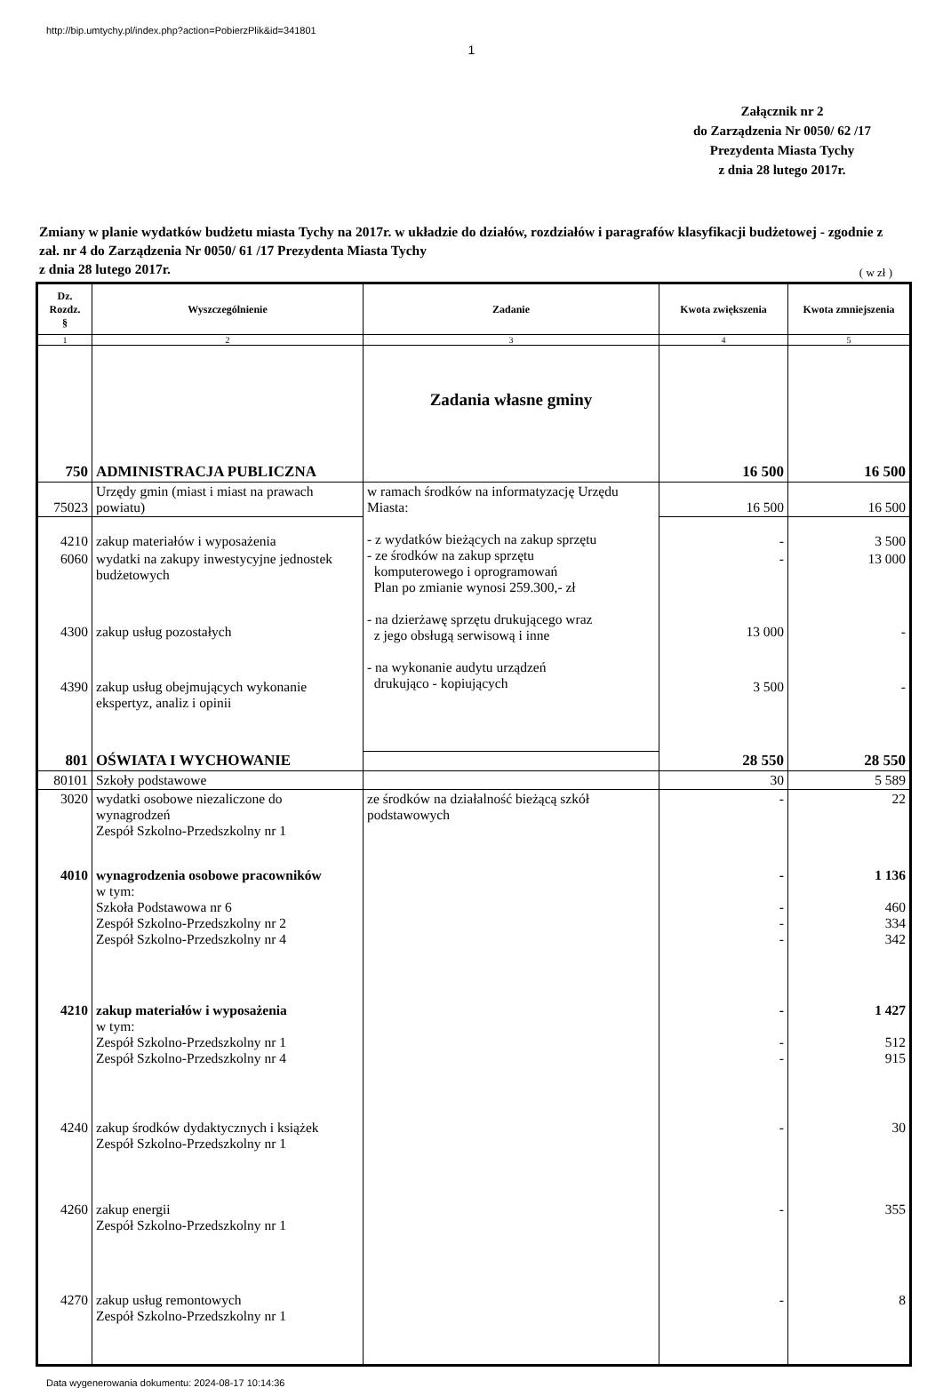http://bip.umtychy.pl/index.php?action=PobierzPlik&id=341801
1
Załącznik nr 2
do Zarządzenia Nr 0050/ 62 /17
Prezydenta Miasta Tychy
z dnia 28 lutego 2017r.
Zmiany w planie wydatków budżetu miasta Tychy na 2017r. w układzie do działów, rozdziałów i paragrafów klasyfikacji budżetowej - zgodnie z zał. nr 4 do Zarządzenia Nr 0050/ 61 /17 Prezydenta Miasta Tychy
z dnia 28 lutego 2017r.
( w zł )
| Dz. Rozdz. § | Wyszczególnienie | Zadanie | Kwota zwiększenia | Kwota zmniejszenia |
| --- | --- | --- | --- | --- |
| 1 | 2 | 3 | 4 | 5 |
| | | Zadania własne gminy | | |
| 750 | ADMINISTRACJA PUBLICZNA | | 16 500 | 16 500 |
| 75023 | Urzędy gmin (miast i miast na prawach powiatu) | w ramach środków na informatyzację Urzędu Miasta: - z wydatków bieżących na zakup sprzętu - ze środków na zakup sprzętu komputerowego i oprogramowań Plan po zmianie wynosi 259.300,- zł - na dzierżawę sprzętu drukującego wraz z jego obsługą serwisową i inne - na wykonanie audytu urządzeń drukująco - kopiujących | 16 500 | 16 500 |
| 4210 | zakup materiałów i wyposażenia | | - | 3 500 |
| 6060 | wydatki na zakupy inwestycyjne jednostek budżetowych | | - | 13 000 |
| 4300 | zakup usług pozostałych | | 13 000 | - |
| 4390 | zakup usług obejmujących wykonanie ekspertyz, analiz i opinii | | 3 500 | - |
| 801 | OŚWIATA I WYCHOWANIE | | 28 550 | 28 550 |
| 80101 | Szkoły podstawowe | | 30 | 5 589 |
| 3020 | wydatki osobowe niezaliczone do wynagrodzeń Zespół Szkolno-Przedszkolny nr 1 | ze środków na działalność bieżącą szkół podstawowych | - | 22 |
| 4010 | wynagrodzenia osobowe pracowników w tym: Szkoła Podstawowa nr 6 Zespół Szkolno-Przedszkolny nr 2 Zespół Szkolno-Przedszkolny nr 4 | | - - - - | 1 136 460 334 342 |
| 4210 | zakup materiałów i wyposażenia w tym: Zespół Szkolno-Przedszkolny nr 1 Zespół Szkolno-Przedszkolny nr 4 | | - - - | 1 427 512 915 |
| 4240 | zakup środków dydaktycznych i książek Zespół Szkolno-Przedszkolny nr 1 | | - | 30 |
| 4260 | zakup energii Zespół Szkolno-Przedszkolny nr 1 | | - | 355 |
| 4270 | zakup usług remontowych Zespół Szkolno-Przedszkolny nr 1 | | - | 8 |
Data wygenerowania dokumentu: 2024-08-17 10:14:36